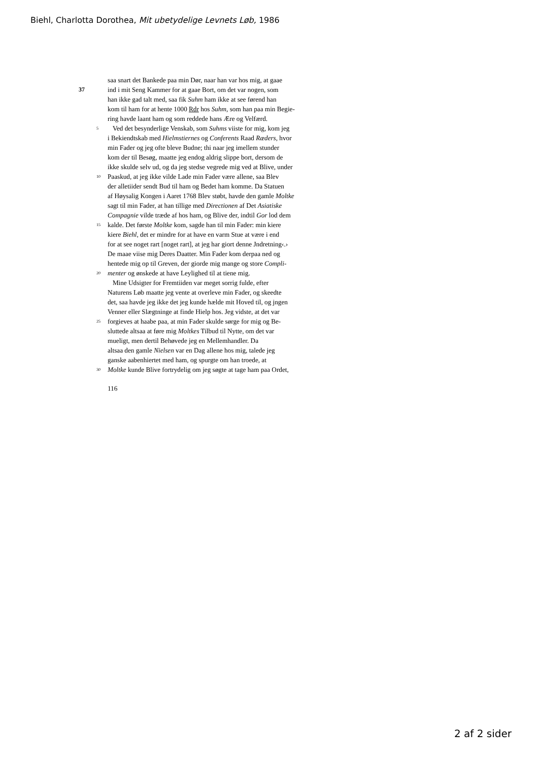Biehl, Charlotta Dorothea, Mit ubetydelige Levnets Løb, 1986
saa snart det Bankede paa min Dør, naar han var hos mig, at gaae
37 ind i mit Seng Kammer for at gaae Bort, om det var nogen, som
han ikke gad talt med, saa fik Suhm ham ikke at see førend han
kom til ham for at hente 1000 Rdr hos Suhm, som han paa min Begie-
ring havde laant ham og som reddede hans Ære og Velfærd.
5 Ved det besynderlige Venskab, som Suhms viiste for mig, kom jeg
i Bekiendtskab med Hielmstiernes og Conferents Raad Ræders, hvor
min Fader og jeg ofte bleve Budne; thi naar jeg imellem stunder
kom der til Besøg, maatte jeg endog aldrig slippe bort, dersom de
ikke skulde selv ud, og da jeg stedse vegrede mig ved at Blive, under
10 Paaskud, at jeg ikke vilde Lade min Fader være allene, saa Blev
der alletiider sendt Bud til ham og Bedet ham komme. Da Statuen
af Høysalig Kongen i Aaret 1768 Blev støbt, havde den gamle Moltke
sagt til min Fader, at han tillige med Directionen af Det Asiatiske
Compagnie vilde træde af hos ham, og Blive der, indtil Gor lod dem
15 kalde. Det første Moltke kom, sagde han til min Fader: min kiere
kiere Biehl, det er mindre for at have en varm Stue at være i end
for at see noget rart [noget rart], at jeg har giort denne Jndretning‹.›
De maae viise mig Deres Daatter. Min Fader kom derpaa ned og
hentede mig op til Greven, der giorde mig mange og store Compli-
20 menter og ønskede at have Leylighed til at tiene mig.
Mine Udsigter for Fremtiiden var meget sorrig fulde, efter
Naturens Løb maatte jeg vente at overleve min Fader, og skeedte
det, saa havde jeg ikke det jeg kunde hælde mit Hoved til, og jngen
Venner eller Slægtninge at finde Hielp hos. Jeg vidste, at det var
25 forgieves at haabe paa, at min Fader skulde sørge for mig og Be-
sluttede altsaa at føre mig Moltkes Tilbud til Nytte, om det var
mueligt, men dertil Behøvede jeg en Mellemhandler. Da
altsaa den gamle Nielsen var en Dag allene hos mig, talede jeg
ganske aabenhiertet med ham, og spurgte om han troede, at
30 Moltke kunde Blive fortrydelig om jeg søgte at tage ham paa Ordet,
116
2 af 2 sider